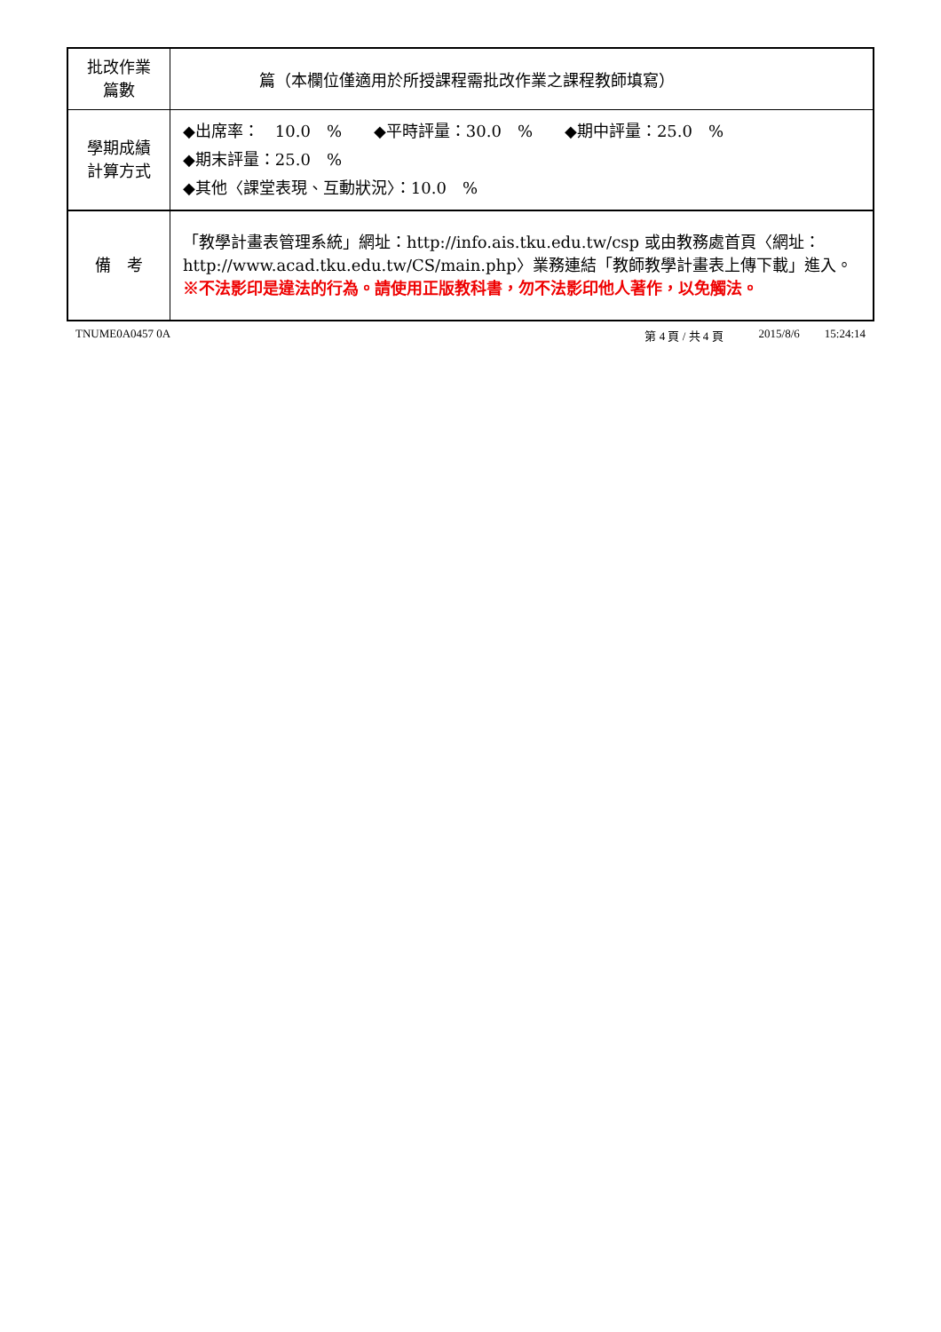| 批改作業 篇數 | 篇（本欄位僅適用於所授課程需批改作業之課程教師填寫） |
| 學期成績 計算方式 | ◆出席率： 10.0 % ◆平時評量：30.0 % ◆期中評量：25.0 % ◆期末評量：25.0 % ◆其他〈課堂表現、互動狀況〉：10.0 % |
| 備 考 | 「教學計畫表管理系統」網址： http://info.ais.tku.edu.tw/csp 或由教務處首頁〈網址： http://www.acad.tku.edu.tw/CS/main.php 〉業務連結「教師教學計畫表上傳下載」進入。 ※不法影印是違法的行為。請使用正版教科書，勿不法影印他人著作，以免觸法。 |
TNUME0A0457 0A 第 4 頁 / 共 4 頁 2015/8/6 15:24:14